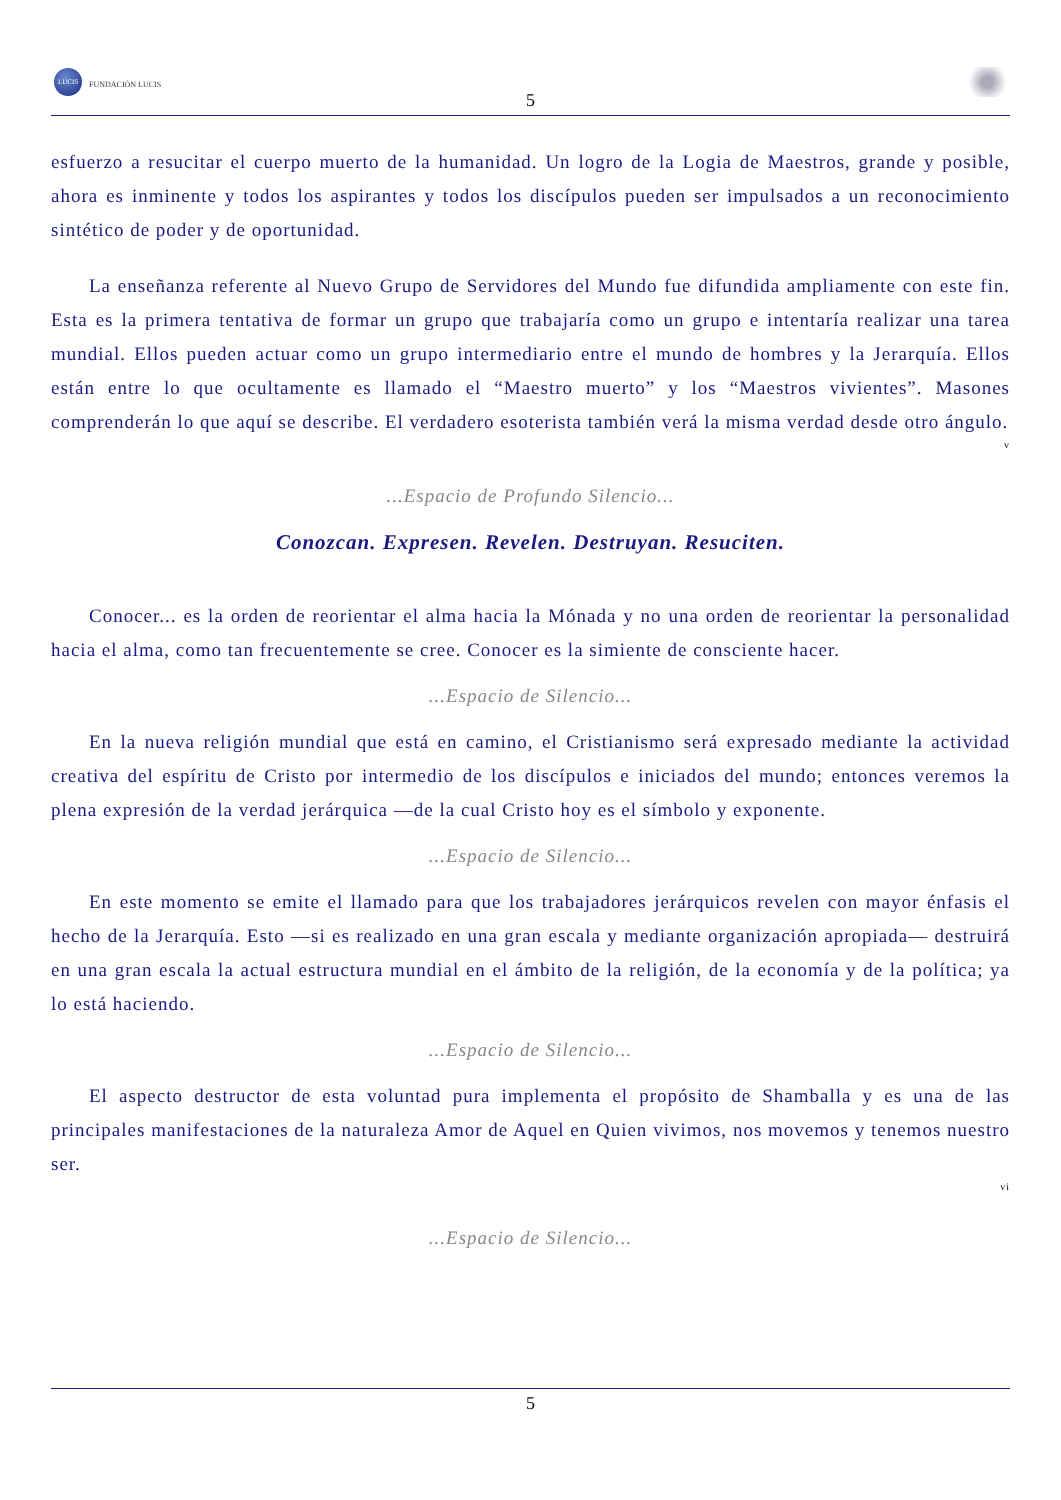LUCIS
FUNDACIÓN LUCIS
5
esfuerzo a resucitar el cuerpo muerto de la humanidad. Un logro de la Logia de Maestros, grande y posible, ahora es inminente y todos los aspirantes y todos los discípulos pueden ser impulsados a un reconocimiento sintético de poder y de oportunidad.
La enseñanza referente al Nuevo Grupo de Servidores del Mundo fue difundida ampliamente con este fin. Esta es la primera tentativa de formar un grupo que trabajaría como un grupo e intentaría realizar una tarea mundial. Ellos pueden actuar como un grupo intermediario entre el mundo de hombres y la Jerarquía. Ellos están entre lo que ocultamente es llamado el “Maestro muerto” y los “Maestros vivientes”. Masones comprenderán lo que aquí se describe. El verdadero esoterista también verá la misma verdad desde otro ángulo.
v
...Espacio de Profundo Silencio...
Conozcan. Expresen. Revelen. Destruyan. Resuciten.
Conocer... es la orden de reorientar el alma hacia la Mónada y no una orden de reorientar la personalidad hacia el alma, como tan frecuentemente se cree. Conocer es la simiente de consciente hacer.
...Espacio de Silencio...
En la nueva religión mundial que está en camino, el Cristianismo será expresado mediante la actividad creativa del espíritu de Cristo por intermedio de los discípulos e iniciados del mundo; entonces veremos la plena expresión de la verdad jerárquica —de la cual Cristo hoy es el símbolo y exponente.
...Espacio de Silencio...
En este momento se emite el llamado para que los trabajadores jerárquicos revelen con mayor énfasis el hecho de la Jerarquía. Esto —si es realizado en una gran escala y mediante organización apropiada— destruirá en una gran escala la actual estructura mundial en el ámbito de la religión, de la economía y de la política; ya lo está haciendo.
...Espacio de Silencio...
El aspecto destructor de esta voluntad pura implementa el propósito de Shamballa y es una de las principales manifestaciones de la naturaleza Amor de Aquel en Quien vivimos, nos movemos y tenemos nuestro ser.
vi
...Espacio de Silencio...
5